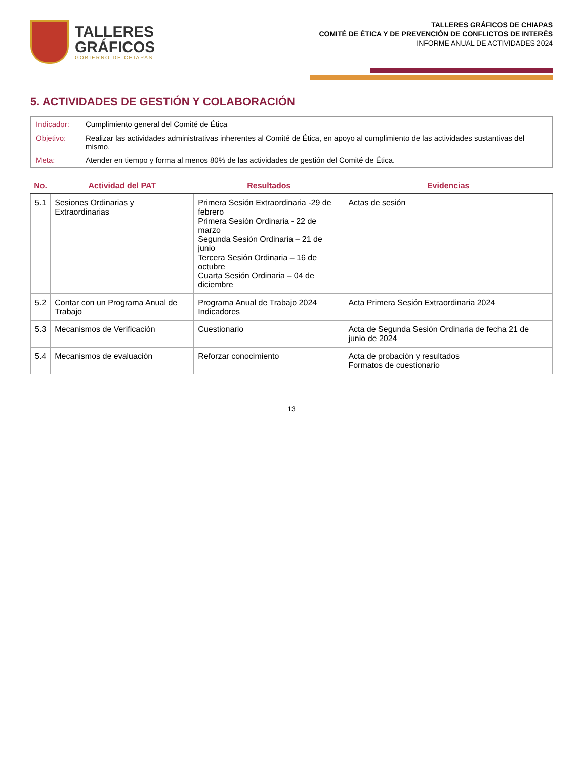TALLERES
GRÁFICOS
GOBIERNO DE CHIAPAS
TALLERES GRÁFICOS DE CHIAPAS
COMITÉ DE ÉTICA Y DE PREVENCIÓN DE CONFLICTOS DE INTERÉS
INFORME ANUAL DE ACTIVIDADES 2024
5. ACTIVIDADES DE GESTIÓN Y COLABORACIÓN
| Indicador: | Cumplimiento general del Comité de Ética |
| Objetivo: | Realizar las actividades administrativas inherentes al Comité de Ética, en apoyo al cumplimiento de las actividades sustantivas del mismo. |
| Meta: | Atender en tiempo y forma al menos 80% de las actividades de gestión del Comité de Ética. |
| No. | Actividad del PAT | Resultados | Evidencias |
| --- | --- | --- | --- |
| 5.1 | Sesiones Ordinarias y Extraordinarias | Primera Sesión Extraordinaria -29 de febrero Primera Sesión Ordinaria - 22 de marzo Segunda Sesión Ordinaria – 21 de junio Tercera Sesión Ordinaria – 16 de octubre Cuarta Sesión Ordinaria – 04 de diciembre | Actas de sesión |
| 5.2 | Contar con un Programa Anual de Trabajo | Programa Anual de Trabajo 2024 Indicadores | Acta Primera Sesión Extraordinaria 2024 |
| 5.3 | Mecanismos de Verificación | Cuestionario | Acta de Segunda Sesión Ordinaria de fecha 21 de junio de 2024 |
| 5.4 | Mecanismos de evaluación | Reforzar conocimiento | Acta de probación y resultados Formatos de cuestionario |
13